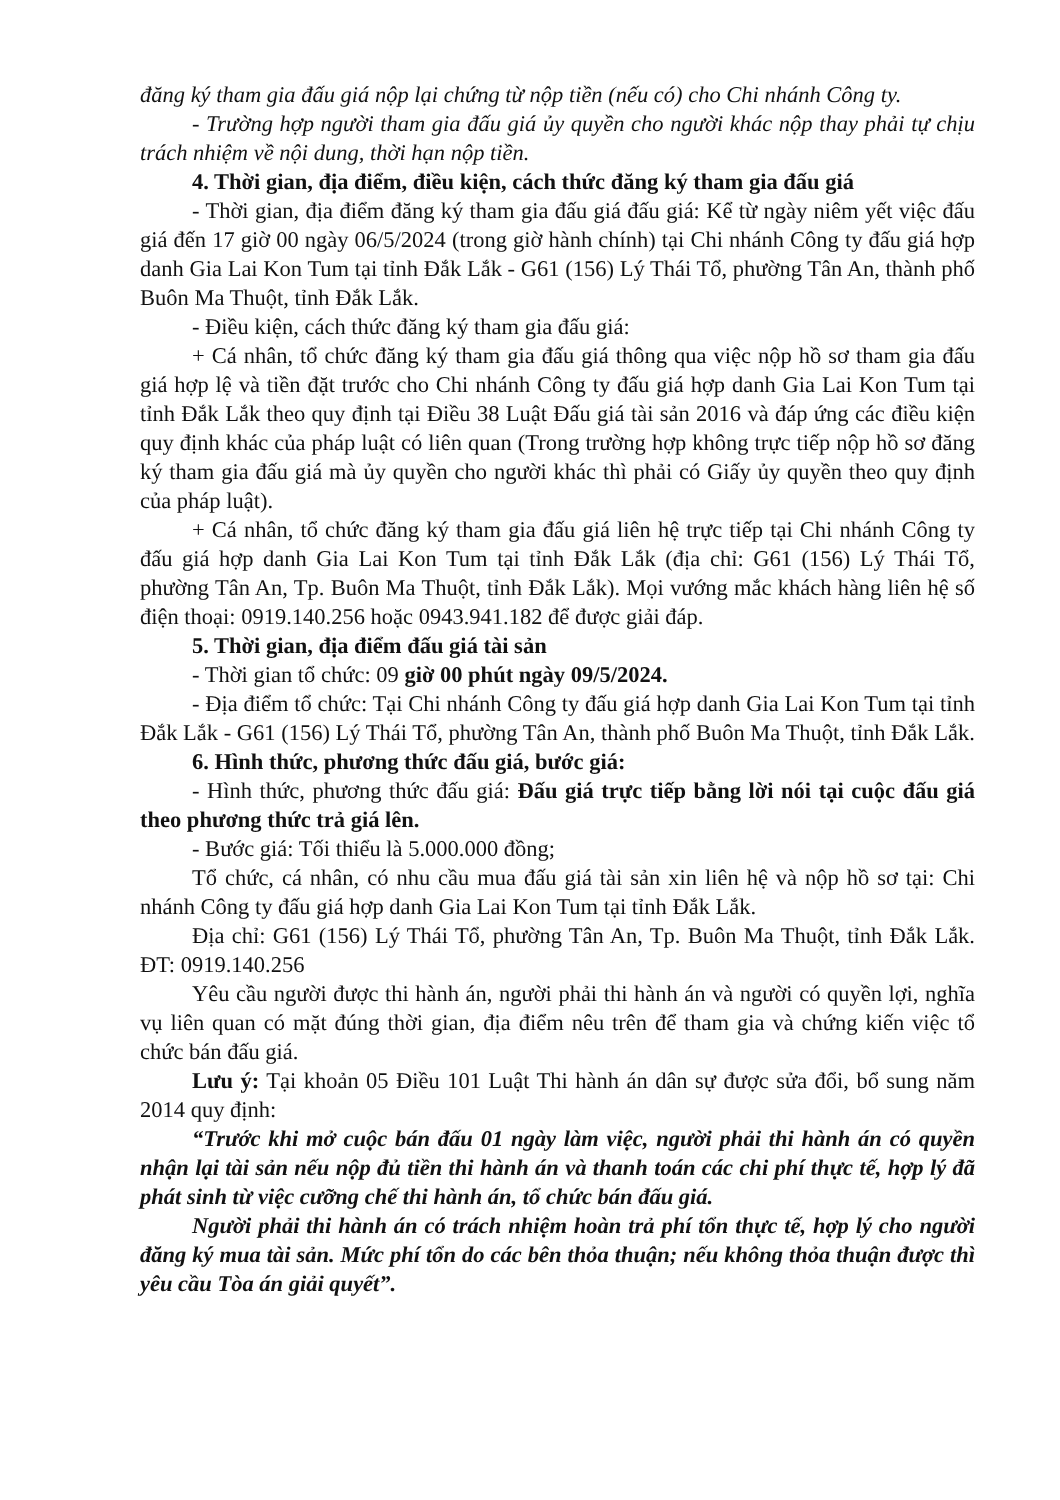đăng ký tham gia đấu giá nộp lại chứng từ nộp tiền (nếu có) cho Chi nhánh Công ty.
- Trường hợp người tham gia đấu giá ủy quyền cho người khác nộp thay phải tự chịu trách nhiệm về nội dung, thời hạn nộp tiền.
4. Thời gian, địa điểm, điều kiện, cách thức đăng ký tham gia đấu giá
- Thời gian, địa điểm đăng ký tham gia đấu giá đấu giá: Kể từ ngày niêm yết việc đấu giá đến 17 giờ 00 ngày 06/5/2024 (trong giờ hành chính) tại Chi nhánh Công ty đấu giá hợp danh Gia Lai Kon Tum tại tỉnh Đắk Lắk - G61 (156) Lý Thái Tổ, phường Tân An, thành phố Buôn Ma Thuột, tỉnh Đắk Lắk.
- Điều kiện, cách thức đăng ký tham gia đấu giá:
+ Cá nhân, tổ chức đăng ký tham gia đấu giá thông qua việc nộp hồ sơ tham gia đấu giá hợp lệ và tiền đặt trước cho Chi nhánh Công ty đấu giá hợp danh Gia Lai Kon Tum tại tỉnh Đắk Lắk theo quy định tại Điều 38 Luật Đấu giá tài sản 2016 và đáp ứng các điều kiện quy định khác của pháp luật có liên quan (Trong trường hợp không trực tiếp nộp hồ sơ đăng ký tham gia đấu giá mà ủy quyền cho người khác thì phải có Giấy ủy quyền theo quy định của pháp luật).
+ Cá nhân, tổ chức đăng ký tham gia đấu giá liên hệ trực tiếp tại Chi nhánh Công ty đấu giá hợp danh Gia Lai Kon Tum tại tỉnh Đắk Lắk (địa chỉ: G61 (156) Lý Thái Tổ, phường Tân An, Tp. Buôn Ma Thuột, tỉnh Đắk Lắk). Mọi vướng mắc khách hàng liên hệ số điện thoại: 0919.140.256 hoặc 0943.941.182 để được giải đáp.
5. Thời gian, địa điểm đấu giá tài sản
- Thời gian tổ chức: 09 giờ 00 phút ngày 09/5/2024.
- Địa điểm tổ chức: Tại Chi nhánh Công ty đấu giá hợp danh Gia Lai Kon Tum tại tỉnh Đắk Lắk - G61 (156) Lý Thái Tổ, phường Tân An, thành phố Buôn Ma Thuột, tỉnh Đắk Lắk.
6. Hình thức, phương thức đấu giá, bước giá:
- Hình thức, phương thức đấu giá: Đấu giá trực tiếp bằng lời nói tại cuộc đấu giá theo phương thức trả giá lên.
- Bước giá: Tối thiểu là 5.000.000 đồng;
Tổ chức, cá nhân, có nhu cầu mua đấu giá tài sản xin liên hệ và nộp hồ sơ tại: Chi nhánh Công ty đấu giá hợp danh Gia Lai Kon Tum tại tỉnh Đắk Lắk.
Địa chỉ: G61 (156) Lý Thái Tổ, phường Tân An, Tp. Buôn Ma Thuột, tỉnh Đắk Lắk. ĐT: 0919.140.256
Yêu cầu người được thi hành án, người phải thi hành án và người có quyền lợi, nghĩa vụ liên quan có mặt đúng thời gian, địa điểm nêu trên để tham gia và chứng kiến việc tổ chức bán đấu giá.
Lưu ý: Tại khoản 05 Điều 101 Luật Thi hành án dân sự được sửa đổi, bổ sung năm 2014 quy định:
“Trước khi mở cuộc bán đấu 01 ngày làm việc, người phải thi hành án có quyền nhận lại tài sản nếu nộp đủ tiền thi hành án và thanh toán các chi phí thực tế, hợp lý đã phát sinh từ việc cưỡng chế thi hành án, tổ chức bán đấu giá.
Người phải thi hành án có trách nhiệm hoàn trả phí tổn thực tế, hợp lý cho người đăng ký mua tài sản. Mức phí tổn do các bên thỏa thuận; nếu không thỏa thuận được thì yêu cầu Tòa án giải quyết”.